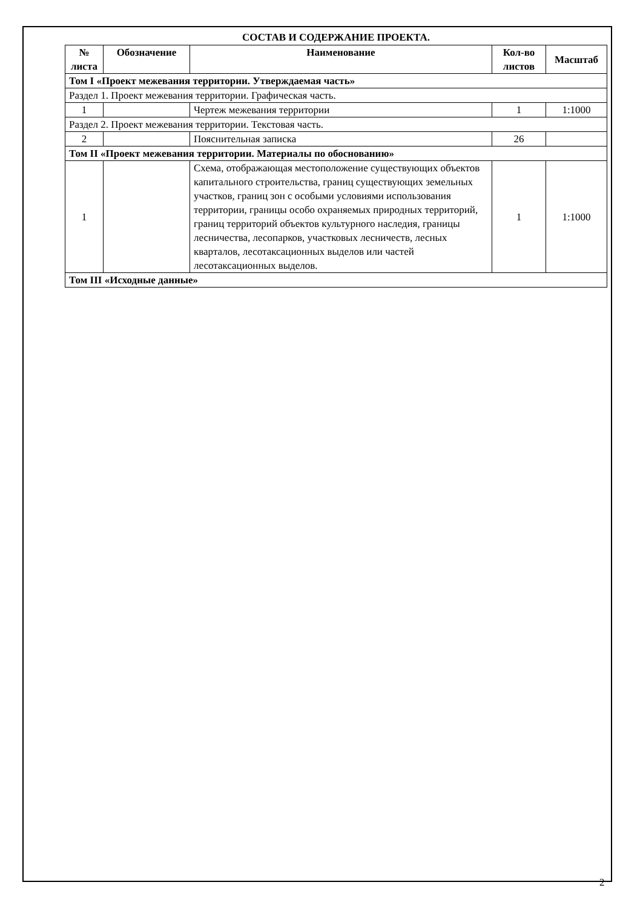СОСТАВ И СОДЕРЖАНИЕ ПРОЕКТА.
| № листа | Обозначение | Наименование | Кол-во листов | Масштаб |
| --- | --- | --- | --- | --- |
| Том I «Проект межевания территории. Утверждаемая часть» | | | | |
| Раздел 1. Проект межевания территории. Графическая часть. | | | | |
| 1 | | Чертеж межевания территории | 1 | 1:1000 |
| Раздел 2. Проект межевания территории. Текстовая часть. | | | | |
| 2 | | Пояснительная записка | 26 | |
| Том II «Проект межевания территории. Материалы по обоснованию» | | | | |
| 1 | | Схема, отображающая местоположение существующих объектов капитального строительства, границ существующих земельных участков, границ зон с особыми условиями использования территории, границы особо охраняемых природных территорий, границ территорий объектов культурного наследия, границы лесничества, лесопарков, участковых лесничеств, лесных кварталов, лесотаксационных выделов или частей лесотаксационных выделов. | 1 | 1:1000 |
| Том III «Исходные данные» | | | | |
2